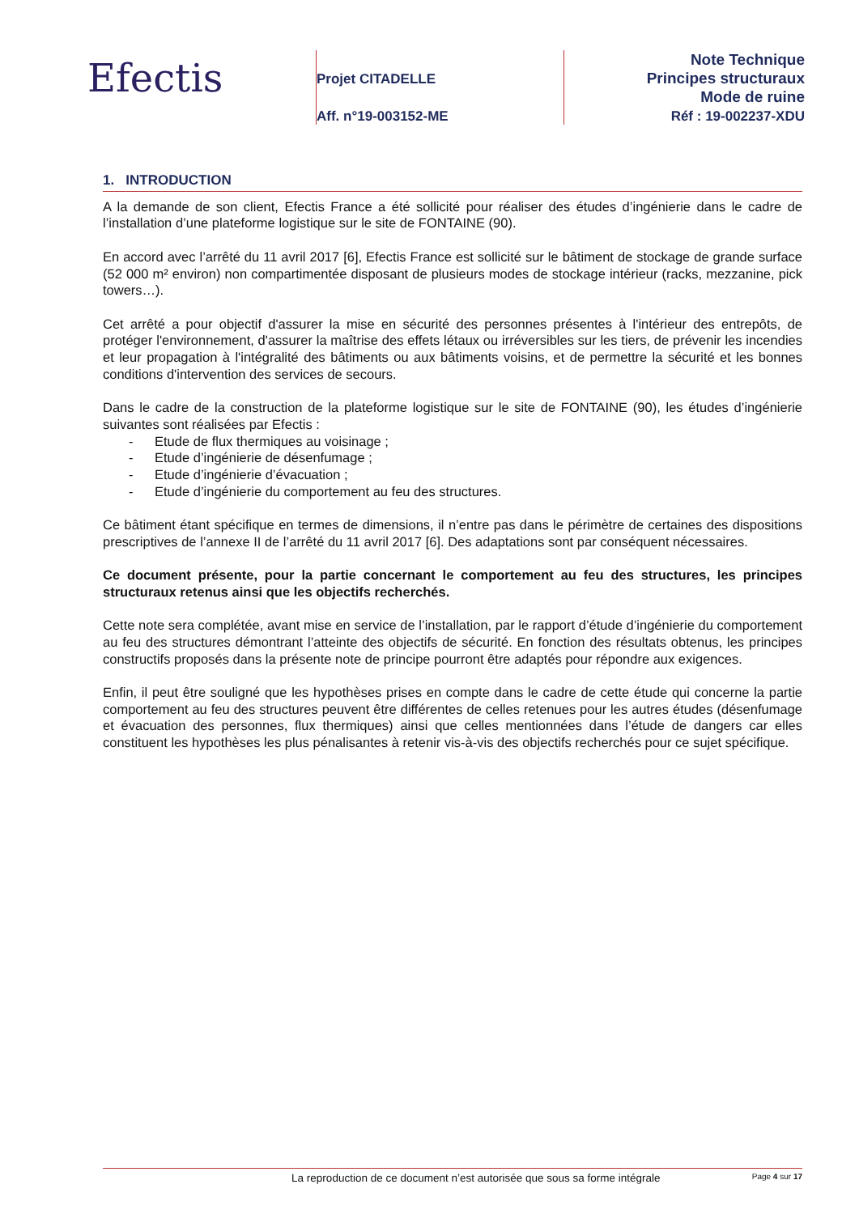Efectis
Projet CITADELLE
Aff. n°19-003152-ME
Note Technique
Principes structuraux
Mode de ruine
Réf : 19-002237-XDU
1. INTRODUCTION
A la demande de son client, Efectis France a été sollicité pour réaliser des études d’ingénierie dans le cadre de l’installation d’une plateforme logistique sur le site de FONTAINE (90).
En accord avec l’arrêté du 11 avril 2017 [6], Efectis France est sollicité sur le bâtiment de stockage de grande surface (52 000 m² environ) non compartimentée disposant de plusieurs modes de stockage intérieur (racks, mezzanine, pick towers…).
Cet arrêté a pour objectif d'assurer la mise en sécurité des personnes présentes à l'intérieur des entrepôts, de protéger l'environnement, d'assurer la maîtrise des effets létaux ou irréversibles sur les tiers, de prévenir les incendies et leur propagation à l'intégralité des bâtiments ou aux bâtiments voisins, et de permettre la sécurité et les bonnes conditions d'intervention des services de secours.
Dans le cadre de la construction de la plateforme logistique sur le site de FONTAINE (90), les études d’ingénierie suivantes sont réalisées par Efectis :
- Etude de flux thermiques au voisinage ;
- Etude d’ingénierie de désenfumage ;
- Etude d’ingénierie d’évacuation ;
- Etude d’ingénierie du comportement au feu des structures.
Ce bâtiment étant spécifique en termes de dimensions, il n’entre pas dans le périmètre de certaines des dispositions prescriptives de l’annexe II de l’arrêté du 11 avril 2017 [6]. Des adaptations sont par conséquent nécessaires.
Ce document présente, pour la partie concernant le comportement au feu des structures, les principes structuraux retenus ainsi que les objectifs recherchés.
Cette note sera complétée, avant mise en service de l’installation, par le rapport d’étude d’ingénierie du comportement au feu des structures démontrant l’atteinte des objectifs de sécurité. En fonction des résultats obtenus, les principes constructifs proposés dans la présente note de principe pourront être adaptés pour répondre aux exigences.
Enfin, il peut être souligné que les hypothèses prises en compte dans le cadre de cette étude qui concerne la partie comportement au feu des structures peuvent être différentes de celles retenues pour les autres études (désenfumage et évacuation des personnes, flux thermiques) ainsi que celles mentionnées dans l’étude de dangers car elles constituent les hypothèses les plus pénalisantes à retenir vis-à-vis des objectifs recherchés pour ce sujet spécifique.
La reproduction de ce document n’est autorisée que sous sa forme intégrale
Page 4 sur 17